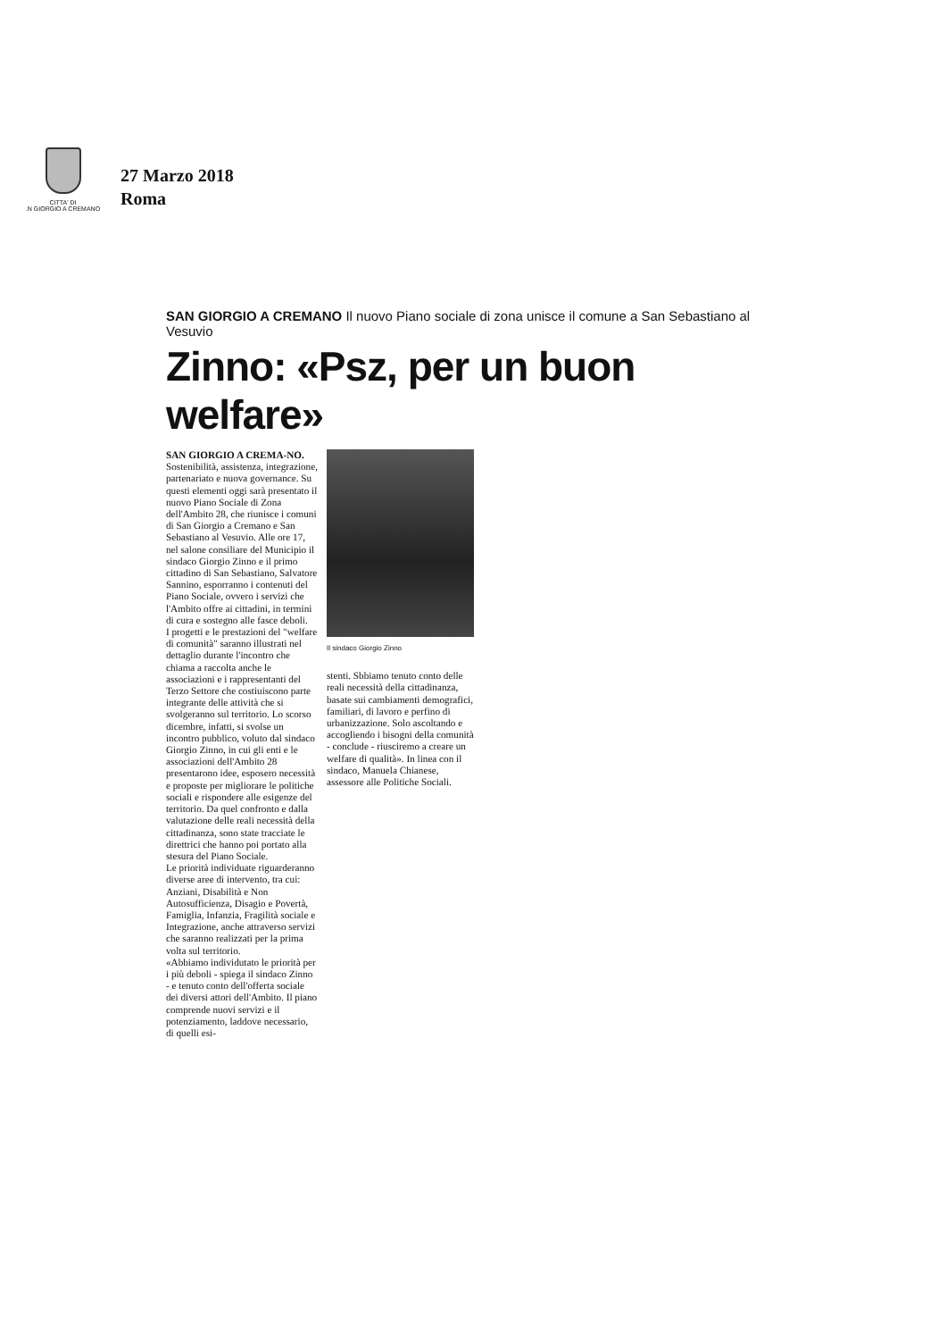CITTA' DI
.N GIORGIO A CREMANO
27 Marzo 2018
Roma
SAN GIORGIO A CREMANO Il nuovo Piano sociale di zona unisce il comune a San Sebastiano al Vesuvio
Zinno: «Psz, per un buon welfare»
SAN GIORGIO A CREMA-NO. Sostenibilità, assistenza, integrazione, partenariato e nuova governance. Su questi elementi oggi sarà presentato il nuovo Piano Sociale di Zona dell'Ambito 28, che riunisce i comuni di San Giorgio a Cremano e San Sebastiano al Vesuvio. Alle ore 17, nel salone consiliare del Municipio il sindaco Giorgio Zinno e il primo cittadino di San Sebastiano, Salvatore Sannino, esporranno i contenuti del Piano Sociale, ovvero i servizi che l'Ambito offre ai cittadini, in termini di cura e sostegno alle fasce deboli.
I progetti e le prestazioni del "welfare di comunità" saranno illustrati nel dettaglio durante l'incontro che chiama a raccolta anche le associazioni e i rappresentanti del Terzo Settore che costiuiscono parte integrante delle attività che si svolgeranno sul territorio. Lo scorso dicembre, infatti, si svolse un incontro pubblico, voluto dal sindaco Giorgio Zinno, in cui gli enti e le associazioni dell'Ambito 28 presentarono idee, esposero necessità e proposte per migliorare le politiche sociali e rispondere alle esigenze del territorio. Da quel confronto e dalla valutazione delle reali necessità della cittadinanza, sono state tracciate le direttrici che hanno poi portato alla stesura del Piano Sociale.
Le priorità individuate riguarderanno diverse aree di intervento, tra cui: Anziani, Disabilità e Non Autosufficienza, Disagio e Povertà, Famiglia, Infanzia, Fragilità sociale e Integrazione, anche attraverso servizi che saranno realizzati per la prima volta sul territorio.
«Abbiamo individutato le priorità per i più deboli - spiega il sindaco Zinno - e tenuto conto dell'offerta sociale dei diversi attori dell'Ambito. Il piano comprende nuovi servizi e il potenziamento, laddove necessario, di quelli esi-
Il sindaco Giorgio Zinno
stenti. Sbbiamo tenuto conto delle reali necessità della cittadinanza, basate sui cambiamenti demografici, familiari, di lavoro e perfino di urbanizzazione. Solo ascoltando e accogliendo i bisogni della comunità - conclude - riusciremo a creare un welfare di qualità». In linea con il sindaco, Manuela Chianese, assessore alle Politiche Sociali.